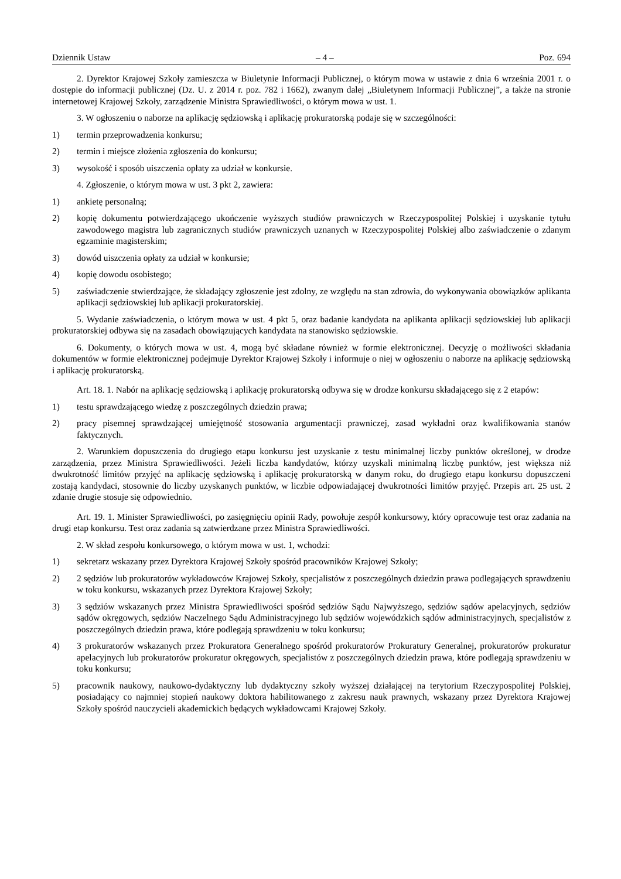Dziennik Ustaw – 4 – Poz. 694
2. Dyrektor Krajowej Szkoły zamieszcza w Biuletynie Informacji Publicznej, o którym mowa w ustawie z dnia 6 września 2001 r. o dostępie do informacji publicznej (Dz. U. z 2014 r. poz. 782 i 1662), zwanym dalej „Biuletynem Informacji Publicznej”, a także na stronie internetowej Krajowej Szkoły, zarządzenie Ministra Sprawiedliwości, o którym mowa w ust. 1.
3. W ogłoszeniu o naborze na aplikację sędziowską i aplikację prokuratorską podaje się w szczególności:
1) termin przeprowadzenia konkursu;
2) termin i miejsce złożenia zgłoszenia do konkursu;
3) wysokość i sposób uiszczenia opłaty za udział w konkursie.
4. Zgłoszenie, o którym mowa w ust. 3 pkt 2, zawiera:
1) ankietę personalną;
2) kopię dokumentu potwierdzającego ukończenie wyższych studiów prawniczych w Rzeczypospolitej Polskiej i uzyskanie tytułu zawodowego magistra lub zagranicznych studiów prawniczych uznanych w Rzeczypospolitej Polskiej albo zaświadczenie o zdanym egzaminie magisterskim;
3) dowód uiszczenia opłaty za udział w konkursie;
4) kopię dowodu osobistego;
5) zaświadczenie stwierdzające, że składający zgłoszenie jest zdolny, ze względu na stan zdrowia, do wykonywania obowiązków aplikanta aplikacji sędziowskiej lub aplikacji prokuratorskiej.
5. Wydanie zaświadczenia, o którym mowa w ust. 4 pkt 5, oraz badanie kandydata na aplikanta aplikacji sędziowskiej lub aplikacji prokuratorskiej odbywa się na zasadach obowiązujących kandydata na stanowisko sędziowskie.
6. Dokumenty, o których mowa w ust. 4, mogą być składane również w formie elektronicznej. Decyzję o możliwości składania dokumentów w formie elektronicznej podejmuje Dyrektor Krajowej Szkoły i informuje o niej w ogłoszeniu o naborze na aplikację sędziowską i aplikację prokuratorską.
Art. 18. 1. Nabór na aplikację sędziowską i aplikację prokuratorską odbywa się w drodze konkursu składającego się z 2 etapów:
1) testu sprawdzającego wiedzę z poszczególnych dziedzin prawa;
2) pracy pisemnej sprawdzającej umiejętność stosowania argumentacji prawniczej, zasad wykładni oraz kwalifikowania stanów faktycznych.
2. Warunkiem dopuszczenia do drugiego etapu konkursu jest uzyskanie z testu minimalnej liczby punktów określonej, w drodze zarządzenia, przez Ministra Sprawiedliwości. Jeżeli liczba kandydatów, którzy uzyskali minimalną liczbę punktów, jest większa niż dwukrotność limitów przyjęć na aplikację sędziowską i aplikację prokuratorską w danym roku, do drugiego etapu konkursu dopuszczeni zostają kandydaci, stosownie do liczby uzyskanych punktów, w liczbie odpowiadającej dwukrotności limitów przyjęć. Przepis art. 25 ust. 2 zdanie drugie stosuje się odpowiednio.
Art. 19. 1. Minister Sprawiedliwości, po zasięgnięciu opinii Rady, powołuje zespół konkursowy, który opracowuje test oraz zadania na drugi etap konkursu. Test oraz zadania są zatwierdzane przez Ministra Sprawiedliwości.
2. W skład zespołu konkursowego, o którym mowa w ust. 1, wchodzi:
1) sekretarz wskazany przez Dyrektora Krajowej Szkoły spośród pracowników Krajowej Szkoły;
2) 2 sędziów lub prokuratorów wykładowców Krajowej Szkoły, specjalistów z poszczególnych dziedzin prawa podlegających sprawdzeniu w toku konkursu, wskazanych przez Dyrektora Krajowej Szkoły;
3) 3 sędziów wskazanych przez Ministra Sprawiedliwości spośród sędziów Sądu Najwyższego, sędziów sądów apelacyjnych, sędziów sądów okręgowych, sędziów Naczelnego Sądu Administracyjnego lub sędziów wojewódzkich sądów administracyjnych, specjalistów z poszczególnych dziedzin prawa, które podlegają sprawdzeniu w toku konkursu;
4) 3 prokuratorów wskazanych przez Prokuratora Generalnego spośród prokuratorów Prokuratury Generalnej, prokuratorów prokuratur apelacyjnych lub prokuratorów prokuratur okręgowych, specjalistów z poszczególnych dziedzin prawa, które podlegają sprawdzeniu w toku konkursu;
5) pracownik naukowy, naukowo-dydaktyczny lub dydaktyczny szkoły wyższej działającej na terytorium Rzeczypospolitej Polskiej, posiadający co najmniej stopień naukowy doktora habilitowanego z zakresu nauk prawnych, wskazany przez Dyrektora Krajowej Szkoły spośród nauczycieli akademickich będących wykładowcami Krajowej Szkoły.